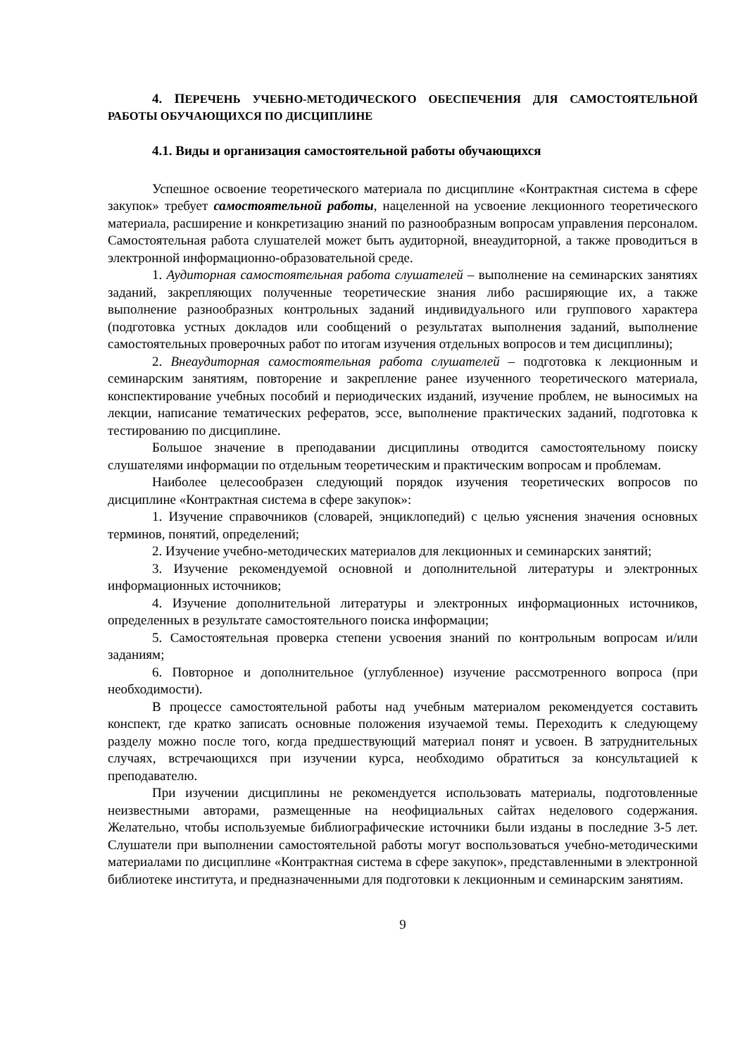4. ПЕРЕЧЕНЬ УЧЕБНО-МЕТОДИЧЕСКОГО ОБЕСПЕЧЕНИЯ ДЛЯ САМОСТОЯТЕЛЬНОЙ РАБОТЫ ОБУЧАЮЩИХСЯ ПО ДИСЦИПЛИНЕ
4.1. Виды и организация самостоятельной работы обучающихся
Успешное освоение теоретического материала по дисциплине «Контрактная система в сфере закупок» требует самостоятельной работы, нацеленной на усвоение лекционного теоретического материала, расширение и конкретизацию знаний по разнообразным вопросам управления персоналом. Самостоятельная работа слушателей может быть аудиторной, внеаудиторной, а также проводиться в электронной информационно-образовательной среде.
1. Аудиторная самостоятельная работа слушателей – выполнение на семинарских занятиях заданий, закрепляющих полученные теоретические знания либо расширяющие их, а также выполнение разнообразных контрольных заданий индивидуального или группового характера (подготовка устных докладов или сообщений о результатах выполнения заданий, выполнение самостоятельных проверочных работ по итогам изучения отдельных вопросов и тем дисциплины);
2. Внеаудиторная самостоятельная работа слушателей – подготовка к лекционным и семинарским занятиям, повторение и закрепление ранее изученного теоретического материала, конспектирование учебных пособий и периодических изданий, изучение проблем, не выносимых на лекции, написание тематических рефератов, эссе, выполнение практических заданий, подготовка к тестированию по дисциплине.
Большое значение в преподавании дисциплины отводится самостоятельному поиску слушателями информации по отдельным теоретическим и практическим вопросам и проблемам.
Наиболее целесообразен следующий порядок изучения теоретических вопросов по дисциплине «Контрактная система в сфере закупок»:
1. Изучение справочников (словарей, энциклопедий) с целью уяснения значения основных терминов, понятий, определений;
2. Изучение учебно-методических материалов для лекционных и семинарских занятий;
3. Изучение рекомендуемой основной и дополнительной литературы и электронных информационных источников;
4. Изучение дополнительной литературы и электронных информационных источников, определенных в результате самостоятельного поиска информации;
5. Самостоятельная проверка степени усвоения знаний по контрольным вопросам и/или заданиям;
6. Повторное и дополнительное (углубленное) изучение рассмотренного вопроса (при необходимости).
В процессе самостоятельной работы над учебным материалом рекомендуется составить конспект, где кратко записать основные положения изучаемой темы. Переходить к следующему разделу можно после того, когда предшествующий материал понят и усвоен. В затруднительных случаях, встречающихся при изучении курса, необходимо обратиться за консультацией к преподавателю.
При изучении дисциплины не рекомендуется использовать материалы, подготовленные неизвестными авторами, размещенные на неофициальных сайтах неделового содержания. Желательно, чтобы используемые библиографические источники были изданы в последние 3-5 лет. Слушатели при выполнении самостоятельной работы могут воспользоваться учебно-методическими материалами по дисциплине «Контрактная система в сфере закупок», представленными в электронной библиотеке института, и предназначенными для подготовки к лекционным и семинарским занятиям.
9